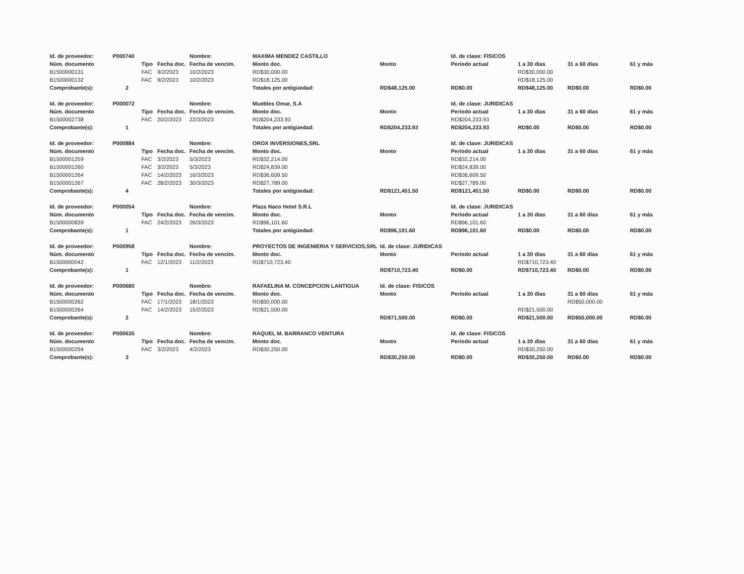| Id. de proveedor: | P000740 | | | Nombre: | MAXIMA MENDEZ CASTILLO | | Id. de clase: FISICOS | | | |
| Núm. documento | | Tipo | Fecha doc. | Fecha de vencim. | Monto doc. | Monto | Período actual | 1 a 30 días | 31 a 60 días | 61 y más |
| B1500000131 | | FAC | 9/2/2023 | 10/2/2023 | RD$30,000.00 | | | RD$30,000.00 | | |
| B1500000132 | | FAC | 9/2/2023 | 10/2/2023 | RD$18,125.00 | | | RD$18,125.00 | | |
| Comprobante(s): | 2 | | | | Totales por antigüedad: | RD$48,125.00 | RD$0.00 | RD$48,125.00 | RD$0.00 | RD$0.00 |
| Id. de proveedor: | P000072 | | | Nombre: | Muebles Omar, S.A | | Id. de clase: JURIDICAS | | | |
| Núm. documento | | Tipo | Fecha doc. | Fecha de vencim. | Monto doc. | Monto | Período actual | 1 a 30 días | 31 a 60 días | 61 y más |
| B1500002738 | | FAC | 20/2/2023 | 22/3/2023 | RD$204,233.93 | | RD$204,233.93 | | | |
| Comprobante(s): | 1 | | | | Totales por antigüedad: | RD$204,233.93 | RD$204,233.93 | RD$0.00 | RD$0.00 | RD$0.00 |
| Id. de proveedor: | P000884 | | | Nombre: | OROX INVERSIONES,SRL | | Id. de clase: JURIDICAS | | | |
| Núm. documento | | Tipo | Fecha doc. | Fecha de vencim. | Monto doc. | Monto | Período actual | 1 a 30 días | 31 a 60 días | 61 y más |
| B1500001259 | | FAC | 3/2/2023 | 5/3/2023 | RD$32,214.00 | | RD$32,214.00 | | | |
| B1500001260 | | FAC | 3/2/2023 | 5/3/2023 | RD$24,839.00 | | RD$24,839.00 | | | |
| B1500001264 | | FAC | 14/2/2023 | 16/3/2023 | RD$36,609.50 | | RD$36,609.50 | | | |
| B1500001267 | | FAC | 28/2/2023 | 30/3/2023 | RD$27,789.00 | | RD$27,789.00 | | | |
| Comprobante(s): | 4 | | | | Totales por antigüedad: | RD$121,451.50 | RD$121,451.50 | RD$0.00 | RD$0.00 | RD$0.00 |
| Id. de proveedor: | P000054 | | | Nombre: | Plaza Naco Hotel S.R.L | | Id. de clase: JURIDICAS | | | |
| Núm. documento | | Tipo | Fecha doc. | Fecha de vencim. | Monto doc. | Monto | Período actual | 1 a 30 días | 31 a 60 días | 61 y más |
| B1500000839 | | FAC | 24/2/2023 | 26/3/2023 | RD$96,101.60 | | RD$96,101.60 | | | |
| Comprobante(s): | 1 | | | | Totales por antigüedad: | RD$96,101.60 | RD$96,101.60 | RD$0.00 | RD$0.00 | RD$0.00 |
| Id. de proveedor: | P000958 | | | Nombre: | PROYECTOS DE INGENIERIA Y SERVICIOS,SRL | Id. de clase: JURIDICAS | | | | |
| Núm. documento | | Tipo | Fecha doc. | Fecha de vencim. | Monto doc. | Monto | Período actual | 1 a 30 días | 31 a 60 días | 61 y más |
| B1500000042 | | FAC | 12/1/2023 | 11/2/2023 | RD$710,723.40 | | | RD$710,723.40 | | |
| Comprobante(s): | 1 | | | | | RD$710,723.40 | RD$0.00 | RD$710,723.40 | RD$0.00 | RD$0.00 |
| Id. de proveedor: | P000680 | | | Nombre: | RAFAELINA M. CONCEPCION LANTIGUA | Id. de clase: FISICOS | | | | |
| Núm. documento | | Tipo | Fecha doc. | Fecha de vencim. | Monto doc. | Monto | Período actual | 1 a 30 días | 31 a 60 días | 61 y más |
| B1500000262 | | FAC | 17/1/2023 | 18/1/2023 | RD$50,000.00 | | | | RD$50,000.00 | |
| B1500000264 | | FAC | 14/2/2023 | 15/2/2023 | RD$21,500.00 | | | RD$21,500.00 | | |
| Comprobante(s): | 2 | | | | | RD$71,500.00 | RD$0.00 | RD$21,500.00 | RD$50,000.00 | RD$0.00 |
| Id. de proveedor: | P000635 | | | Nombre: | RAQUEL M. BARRANCO VENTURA | | Id. de clase: FISICOS | | | |
| Núm. documento | | Tipo | Fecha doc. | Fecha de vencim. | Monto doc. | Monto | Período actual | 1 a 30 días | 31 a 60 días | 61 y más |
| B1500000294 | | FAC | 3/2/2023 | 4/2/2023 | RD$30,250.00 | | | RD$30,250.00 | | |
| Comprobante(s): | 3 | | | | | RD$30,250.00 | RD$0.00 | RD$30,250.00 | RD$0.00 | RD$0.00 |